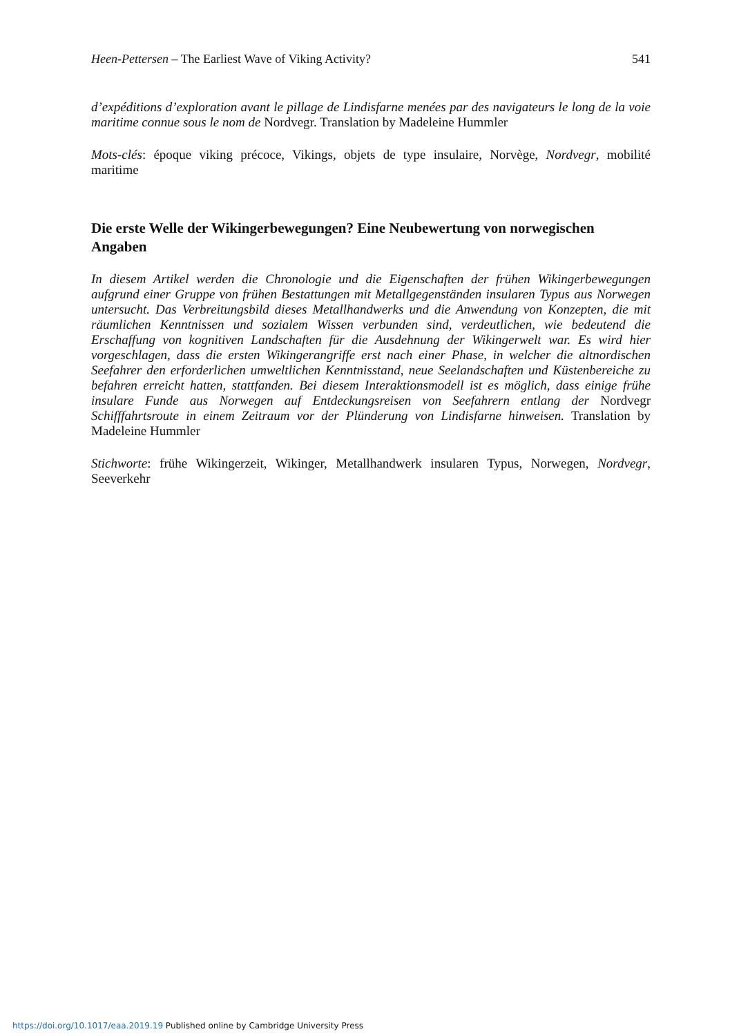Heen-Pettersen – The Earliest Wave of Viking Activity? 541
d’expéditions d’exploration avant le pillage de Lindisfarne menées par des navigateurs le long de la voie maritime connue sous le nom de Nordvegr. Translation by Madeleine Hummler
Mots-clés: époque viking précoce, Vikings, objets de type insulaire, Norvège, Nordvegr, mobilité maritime
Die erste Welle der Wikingerbewegungen? Eine Neubewertung von norwegischen Angaben
In diesem Artikel werden die Chronologie und die Eigenschaften der frühen Wikingerbewegungen aufgrund einer Gruppe von frühen Bestattungen mit Metallgegenständen insularen Typus aus Norwegen untersucht. Das Verbreitungsbild dieses Metallhandwerks und die Anwendung von Konzepten, die mit räumlichen Kenntnissen und sozialem Wissen verbunden sind, verdeutlichen, wie bedeutend die Erschaffung von kognitiven Landschaften für die Ausdehnung der Wikingerwelt war. Es wird hier vorgeschlagen, dass die ersten Wikingerangriffe erst nach einer Phase, in welcher die altnordischen Seefahrer den erforderlichen umweltlichen Kenntnisstand, neue Seelandschaften und Küstenbereiche zu befahren erreicht hatten, stattfanden. Bei diesem Interaktionsmodell ist es möglich, dass einige frühe insulare Funde aus Norwegen auf Entdeckungsreisen von Seefahrern entlang der Nordvegr Schifffahrtsroute in einem Zeitraum vor der Plünderung von Lindisfarne hinweisen. Translation by Madeleine Hummler
Stichworte: frühe Wikingerzeit, Wikinger, Metallhandwerk insularen Typus, Norwegen, Nordvegr, Seeverkehr
https://doi.org/10.1017/eaa.2019.19 Published online by Cambridge University Press